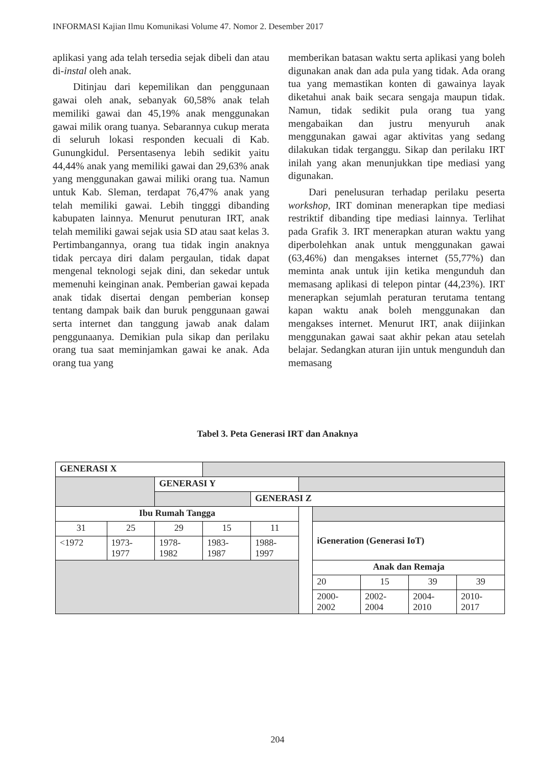INFORMASI Kajian Ilmu Komunikasi Volume 47. Nomor 2. Desember 2017
aplikasi yang ada telah tersedia sejak dibeli dan atau di-instal oleh anak.
Ditinjau dari kepemilikan dan penggunaan gawai oleh anak, sebanyak 60,58% anak telah memiliki gawai dan 45,19% anak menggunakan gawai milik orang tuanya. Sebarannya cukup merata di seluruh lokasi responden kecuali di Kab. Gunungkidul. Persentasenya lebih sedikit yaitu 44,44% anak yang memiliki gawai dan 29,63% anak yang menggunakan gawai miliki orang tua. Namun untuk Kab. Sleman, terdapat 76,47% anak yang telah memiliki gawai. Lebih tingggi dibanding kabupaten lainnya. Menurut penuturan IRT, anak telah memiliki gawai sejak usia SD atau saat kelas 3. Pertimbangannya, orang tua tidak ingin anaknya tidak percaya diri dalam pergaulan, tidak dapat mengenal teknologi sejak dini, dan sekedar untuk memenuhi keinginan anak. Pemberian gawai kepada anak tidak disertai dengan pemberian konsep tentang dampak baik dan buruk penggunaan gawai serta internet dan tanggung jawab anak dalam penggunaanya. Demikian pula sikap dan perilaku orang tua saat meminjamkan gawai ke anak. Ada orang tua yang
memberikan batasan waktu serta aplikasi yang boleh digunakan anak dan ada pula yang tidak. Ada orang tua yang memastikan konten di gawainya layak diketahui anak baik secara sengaja maupun tidak. Namun, tidak sedikit pula orang tua yang mengabaikan dan justru menyuruh anak menggunakan gawai agar aktivitas yang sedang dilakukan tidak terganggu. Sikap dan perilaku IRT inilah yang akan menunjukkan tipe mediasi yang digunakan.
Dari penelusuran terhadap perilaku peserta workshop, IRT dominan menerapkan tipe mediasi restriktif dibanding tipe mediasi lainnya. Terlihat pada Grafik 3. IRT menerapkan aturan waktu yang diperbolehkan anak untuk menggunakan gawai (63,46%) dan mengakses internet (55,77%) dan meminta anak untuk ijin ketika mengunduh dan memasang aplikasi di telepon pintar (44,23%). IRT menerapkan sejumlah peraturan terutama tentang kapan waktu anak boleh menggunakan dan mengakses internet. Menurut IRT, anak diijinkan menggunakan gawai saat akhir pekan atau setelah belajar. Sedangkan aturan ijin untuk mengunduh dan memasang
Tabel 3. Peta Generasi IRT dan Anaknya
| GENERASI X | | | | | | | | | |
| | | GENERASI Y | | | | | | | |
| | | | | GENERASI Z | | | | | |
| Ibu Rumah Tangga | | | | | | | | | |
| 31 | 25 | 29 | 15 | 11 | | iGeneration (Generasi IoT) | | | |
| <1972 | 1973- 1977 | 1978- 1982 | 1983- 1987 | 1988- 1997 | | | | | |
| | | | | | | Anak dan Remaja | | | |
| | | | | | | 20 | 15 | 39 | 39 |
| | | | | | | 2000- 2002 | 2002- 2004 | 2004- 2010 | 2010- 2017 |
204